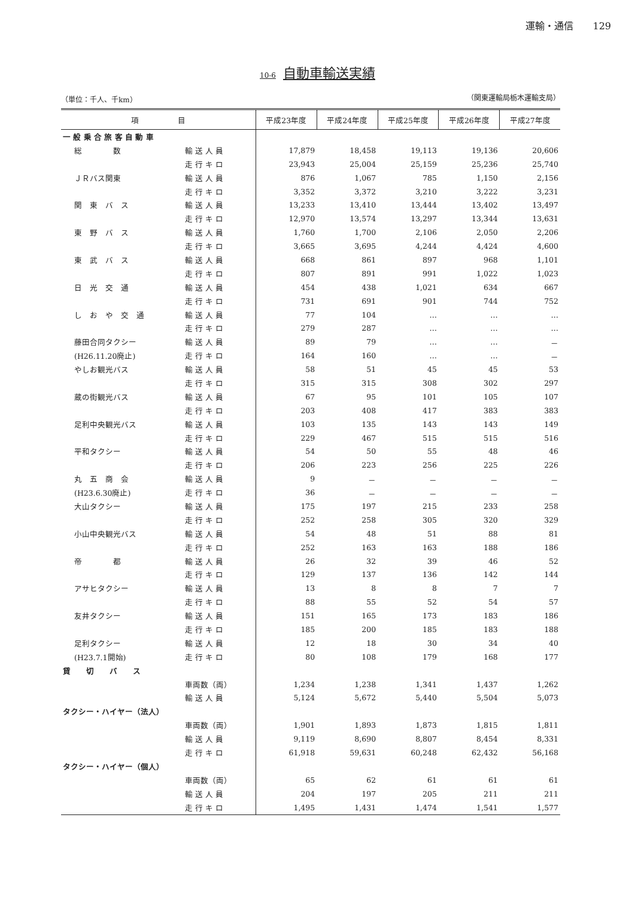運輸・通信　　129
10-6 自動車輸送実績
（単位：千人、千km） （関東運輸局栃木運輸支局）
| 項 目 | | 平成23年度 | 平成24年度 | 平成25年度 | 平成26年度 | 平成27年度 |
| --- | --- | --- | --- | --- | --- | --- |
| 一 般 乗 合 旅 客 自 動 車 | | | | | | |
| 総 数 | 輸 送 人 員 | 17,879 | 18,458 | 19,113 | 19,136 | 20,606 |
| | 走 行 キ ロ | 23,943 | 25,004 | 25,159 | 25,236 | 25,740 |
| ＪＲバス関東 | 輸 送 人 員 | 876 | 1,067 | 785 | 1,150 | 2,156 |
| | 走 行 キ ロ | 3,352 | 3,372 | 3,210 | 3,222 | 3,231 |
| 関 東 バ ス | 輸 送 人 員 | 13,233 | 13,410 | 13,444 | 13,402 | 13,497 |
| | 走 行 キ ロ | 12,970 | 13,574 | 13,297 | 13,344 | 13,631 |
| 東 野 バ ス | 輸 送 人 員 | 1,760 | 1,700 | 2,106 | 2,050 | 2,206 |
| | 走 行 キ ロ | 3,665 | 3,695 | 4,244 | 4,424 | 4,600 |
| 東 武 バ ス | 輸 送 人 員 | 668 | 861 | 897 | 968 | 1,101 |
| | 走 行 キ ロ | 807 | 891 | 991 | 1,022 | 1,023 |
| 日 光 交 通 | 輸 送 人 員 | 454 | 438 | 1,021 | 634 | 667 |
| | 走 行 キ ロ | 731 | 691 | 901 | 744 | 752 |
| し お や 交 通 | 輸 送 人 員 | 77 | 104 | … | … | … |
| | 走 行 キ ロ | 279 | 287 | … | … | … |
| 藤田合同タクシー | 輸 送 人 員 | 89 | 79 | … | … | － |
| (H26.11.20廃止) | 走 行 キ ロ | 164 | 160 | … | … | － |
| やしお観光バス | 輸 送 人 員 | 58 | 51 | 45 | 45 | 53 |
| | 走 行 キ ロ | 315 | 315 | 308 | 302 | 297 |
| 蔵の街観光バス | 輸 送 人 員 | 67 | 95 | 101 | 105 | 107 |
| | 走 行 キ ロ | 203 | 408 | 417 | 383 | 383 |
| 足利中央観光バス | 輸 送 人 員 | 103 | 135 | 143 | 143 | 149 |
| | 走 行 キ ロ | 229 | 467 | 515 | 515 | 516 |
| 平和タクシー | 輸 送 人 員 | 54 | 50 | 55 | 48 | 46 |
| | 走 行 キ ロ | 206 | 223 | 256 | 225 | 226 |
| 丸 五 商 会 | 輸 送 人 員 | 9 | － | － | － | － |
| (H23.6.30廃止) | 走 行 キ ロ | 36 | － | － | － | － |
| 大山タクシー | 輸 送 人 員 | 175 | 197 | 215 | 233 | 258 |
| | 走 行 キ ロ | 252 | 258 | 305 | 320 | 329 |
| 小山中央観光バス | 輸 送 人 員 | 54 | 48 | 51 | 88 | 81 |
| | 走 行 キ ロ | 252 | 163 | 163 | 188 | 186 |
| 帝 都 | 輸 送 人 員 | 26 | 32 | 39 | 46 | 52 |
| | 走 行 キ ロ | 129 | 137 | 136 | 142 | 144 |
| アサヒタクシー | 輸 送 人 員 | 13 | 8 | 8 | 7 | 7 |
| | 走 行 キ ロ | 88 | 55 | 52 | 54 | 57 |
| 友井タクシー | 輸 送 人 員 | 151 | 165 | 173 | 183 | 186 |
| | 走 行 キ ロ | 185 | 200 | 185 | 183 | 188 |
| 足利タクシー | 輸 送 人 員 | 12 | 18 | 30 | 34 | 40 |
| (H23.7.1開始) | 走 行 キ ロ | 80 | 108 | 179 | 168 | 177 |
| 貸 切 バ ス | | | | | | |
| | 車両数（両） | 1,234 | 1,238 | 1,341 | 1,437 | 1,262 |
| | 輸 送 人 員 | 5,124 | 5,672 | 5,440 | 5,504 | 5,073 |
| タクシー・ハイヤー（法人） | | | | | | |
| | 車両数（両） | 1,901 | 1,893 | 1,873 | 1,815 | 1,811 |
| | 輸 送 人 員 | 9,119 | 8,690 | 8,807 | 8,454 | 8,331 |
| | 走 行 キ ロ | 61,918 | 59,631 | 60,248 | 62,432 | 56,168 |
| タクシー・ハイヤー（個人） | | | | | | |
| | 車両数（両） | 65 | 62 | 61 | 61 | 61 |
| | 輸 送 人 員 | 204 | 197 | 205 | 211 | 211 |
| | 走 行 キ ロ | 1,495 | 1,431 | 1,474 | 1,541 | 1,577 |